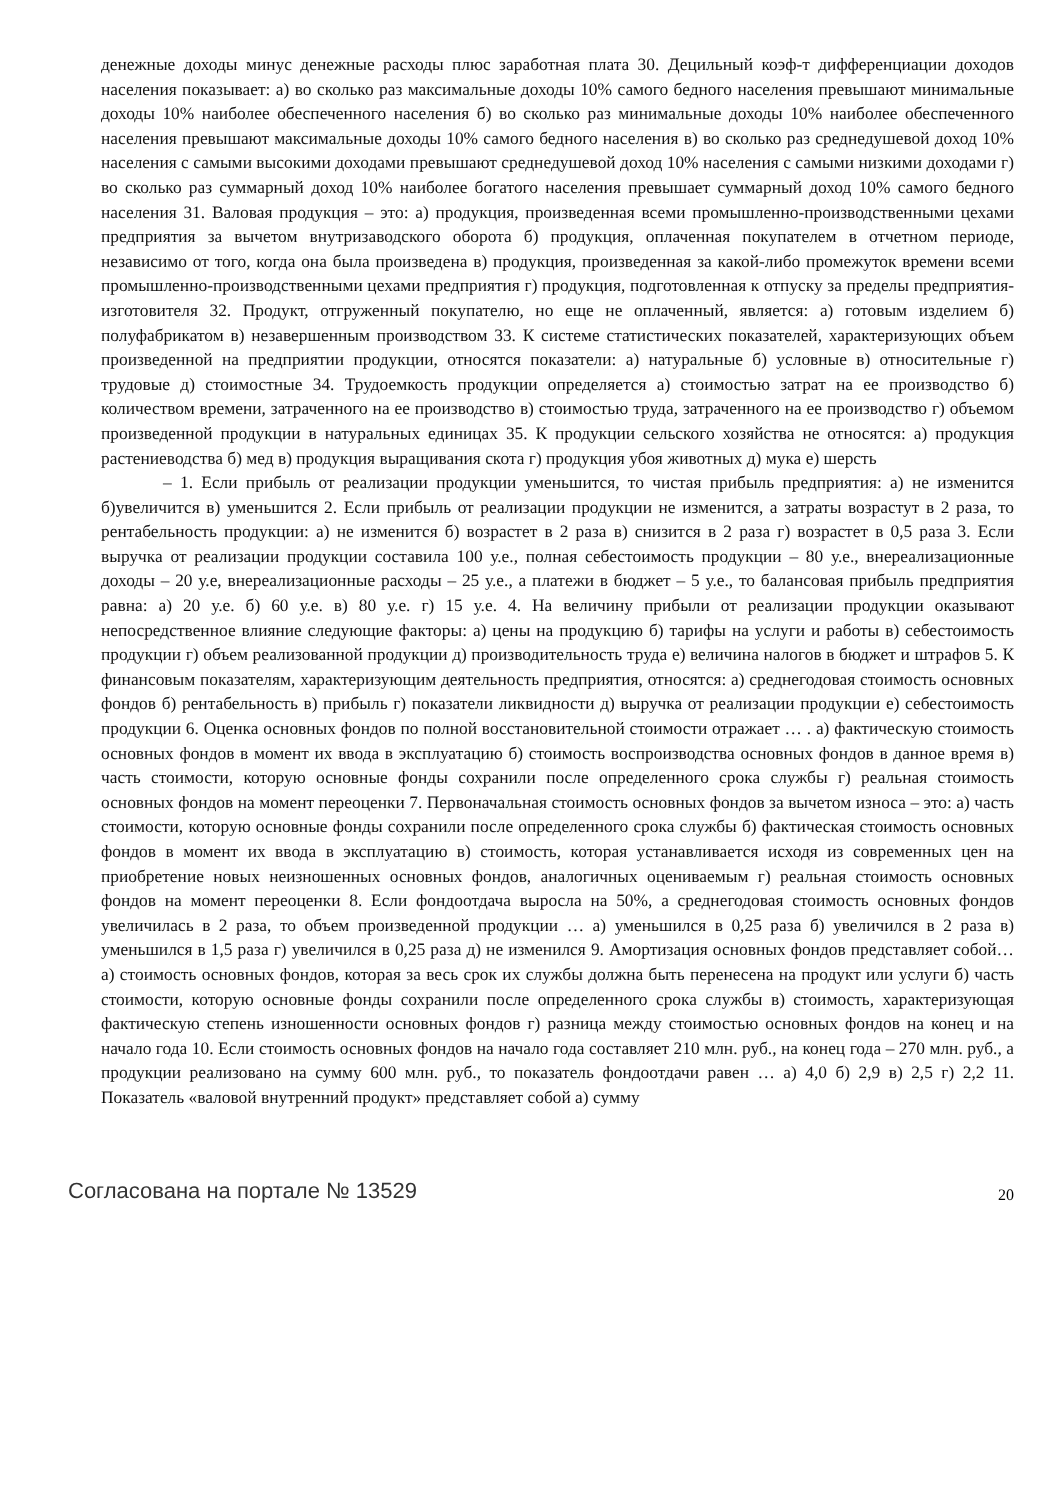денежные доходы минус денежные расходы плюс заработная плата 30. Децильный коэф-т дифференциации доходов населения показывает: а) во сколько раз максимальные доходы 10% самого бедного населения превышают минимальные доходы 10% наиболее обеспеченного населения б) во сколько раз минимальные доходы 10% наиболее обеспеченного населения превышают максимальные доходы 10% самого бедного населения в) во сколько раз среднедушевой доход 10% населения с самыми высокими доходами превышают среднедушевой доход 10% населения с самыми низкими доходами г) во сколько раз суммарный доход 10% наиболее богатого населения превышает суммарный доход 10% самого бедного населения 31. Валовая продукция – это: а) продукция, произведенная всеми промышленно-производственными цехами предприятия за вычетом внутризаводского оборота б) продукция, оплаченная покупателем в отчетном периоде, независимо от того, когда она была произведена в) продукция, произведенная за какой-либо промежуток времени всеми промышленно-производственными цехами предприятия г) продукция, подготовленная к отпуску за пределы предприятия-изготовителя 32. Продукт, отгруженный покупателю, но еще не оплаченный, является: а) готовым изделием б) полуфабрикатом в) незавершенным производством 33. К системе статистических показателей, характеризующих объем произведенной на предприятии продукции, относятся показатели: а) натуральные б) условные в) относительные г) трудовые д) стоимостные 34. Трудоемкость продукции определяется а) стоимостью затрат на ее производство б) количеством времени, затраченного на ее производство в) стоимостью труда, затраченного на ее производство г) объемом произведенной продукции в натуральных единицах 35. К продукции сельского хозяйства не относятся: а) продукция растениеводства б) мед в) продукция выращивания скота г) продукция убоя животных д) мука е) шерсть
– 1. Если прибыль от реализации продукции уменьшится, то чистая прибыль предприятия: а) не изменится б)увеличится в) уменьшится 2. Если прибыль от реализации продукции не изменится, а затраты возрастут в 2 раза, то рентабельность продукции: а) не изменится б) возрастет в 2 раза в) снизится в 2 раза г) возрастет в 0,5 раза 3. Если выручка от реализации продукции составила 100 у.е., полная себестоимость продукции – 80 у.е., внереализационные доходы – 20 у.е, внереализационные расходы – 25 у.е., а платежи в бюджет – 5 у.е., то балансовая прибыль предприятия равна: а) 20 у.е. б) 60 у.е. в) 80 у.е. г) 15 у.е. 4. На величину прибыли от реализации продукции оказывают непосредственное влияние следующие факторы: а) цены на продукцию б) тарифы на услуги и работы в) себестоимость продукции г) объем реализованной продукции д) производительность труда е) величина налогов в бюджет и штрафов 5. К финансовым показателям, характеризующим деятельность предприятия, относятся: а) среднегодовая стоимость основных фондов б) рентабельность в) прибыль г) показатели ликвидности д) выручка от реализации продукции е) себестоимость продукции 6. Оценка основных фондов по полной восстановительной стоимости отражает … . а) фактическую стоимость основных фондов в момент их ввода в эксплуатацию б) стоимость воспроизводства основных фондов в данное время в) часть стоимости, которую основные фонды сохранили после определенного срока службы г) реальная стоимость основных фондов на момент переоценки 7. Первоначальная стоимость основных фондов за вычетом износа – это: а) часть стоимости, которую основные фонды сохранили после определенного срока службы б) фактическая стоимость основных фондов в момент их ввода в эксплуатацию в) стоимость, которая устанавливается исходя из современных цен на приобретение новых неизношенных основных фондов, аналогичных оцениваемым г) реальная стоимость основных фондов на момент переоценки 8. Если фондоотдача выросла на 50%, а среднегодовая стоимость основных фондов увеличилась в 2 раза, то объем произведенной продукции … а) уменьшился в 0,25 раза б) увеличился в 2 раза в) уменьшился в 1,5 раза г) увеличился в 0,25 раза д) не изменился 9. Амортизация основных фондов представляет собой… а) стоимость основных фондов, которая за весь срок их службы должна быть перенесена на продукт или услуги б) часть стоимости, которую основные фонды сохранили после определенного срока службы в) стоимость, характеризующая фактическую степень изношенности основных фондов г) разница между стоимостью основных фондов на конец и на начало года 10. Если стоимость основных фондов на начало года составляет 210 млн. руб., на конец года – 270 млн. руб., а продукции реализовано на сумму 600 млн. руб., то показатель фондоотдачи равен … а) 4,0 б) 2,9 в) 2,5 г) 2,2 11. Показатель «валовой внутренний продукт» представляет собой а) сумму
Согласована на портале № 13529 20